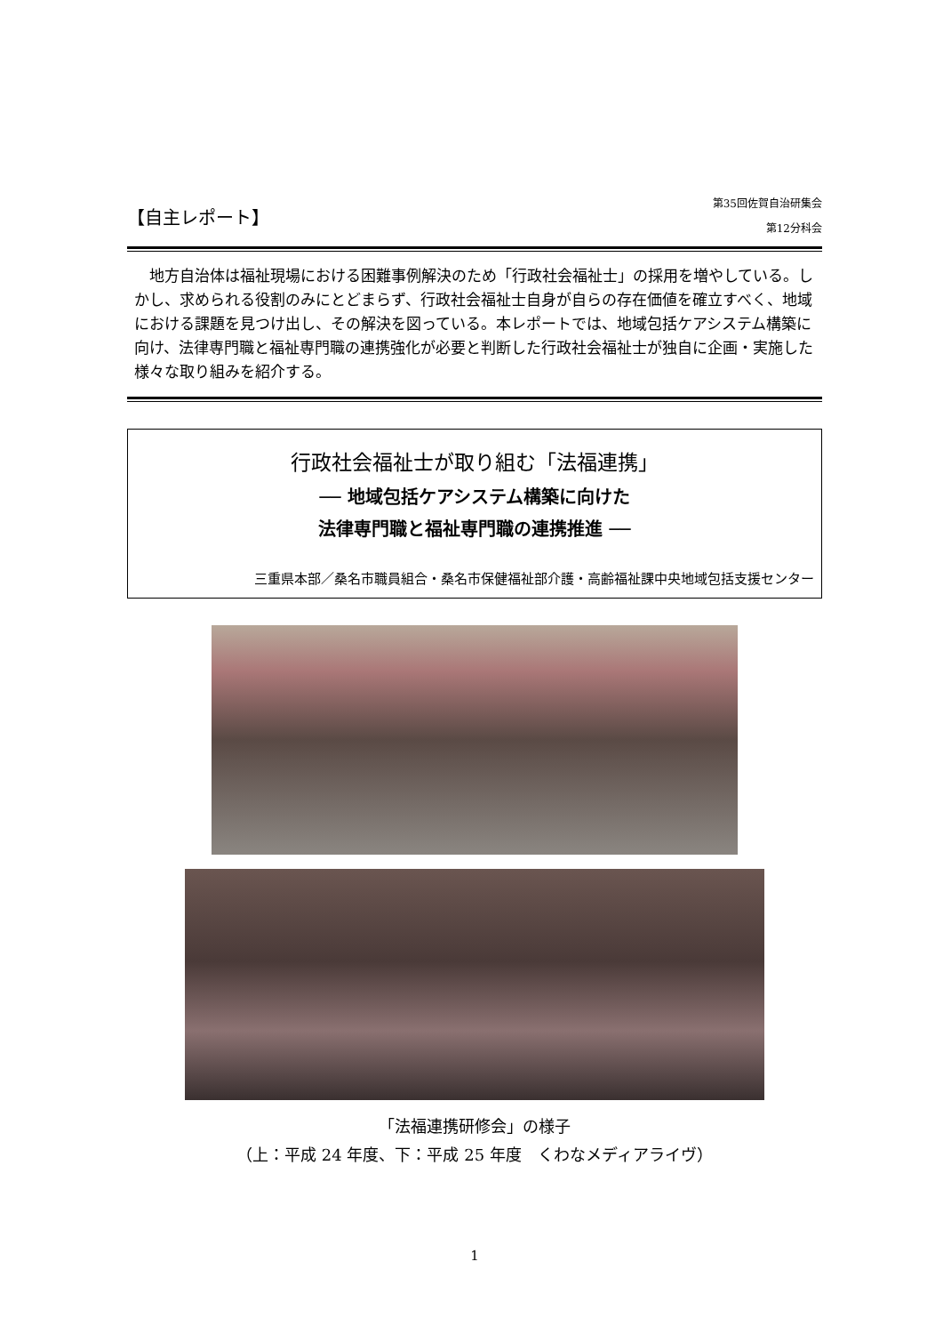【自主レポート】
第35回佐賀自治研集会
第12分科会
地方自治体は福祉現場における困難事例解決のため「行政社会福祉士」の採用を増やしている。しかし、求められる役割のみにとどまらず、行政社会福祉士自身が自らの存在価値を確立すべく、地域における課題を見つけ出し、その解決を図っている。本レポートでは、地域包括ケアシステム構築に向け、法律専門職と福祉専門職の連携強化が必要と判断した行政社会福祉士が独自に企画・実施した様々な取り組みを紹介する。
行政社会福祉士が取り組む「法福連携」
── 地域包括ケアシステム構築に向けた
法律専門職と福祉専門職の連携推進 ──
三重県本部／桑名市職員組合・桑名市保健福祉部介護・高齢福祉課中央地域包括支援センター
「法福連携研修会」の様子
（上：平成 24 年度、下：平成 25 年度　くわなメディアライヴ）
1